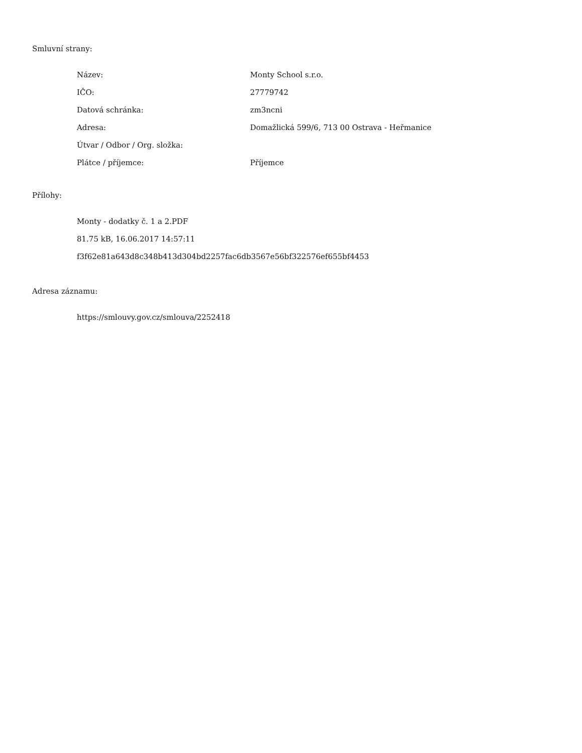Smluvní strany:
| Název: | Monty School s.r.o. |
| IČO: | 27779742 |
| Datová schránka: | zm3ncni |
| Adresa: | Domažlická 599/6, 713 00 Ostrava - Heřmanice |
| Útvar / Odbor / Org. složka: | |
| Plátce / příjemce: | Příjemce |
Přílohy:
Monty - dodatky č. 1 a 2.PDF
81.75 kB, 16.06.2017 14:57:11
f3f62e81a643d8c348b413d304bd2257fac6db3567e56bf322576ef655bf4453
Adresa záznamu:
https://smlouvy.gov.cz/smlouva/2252418